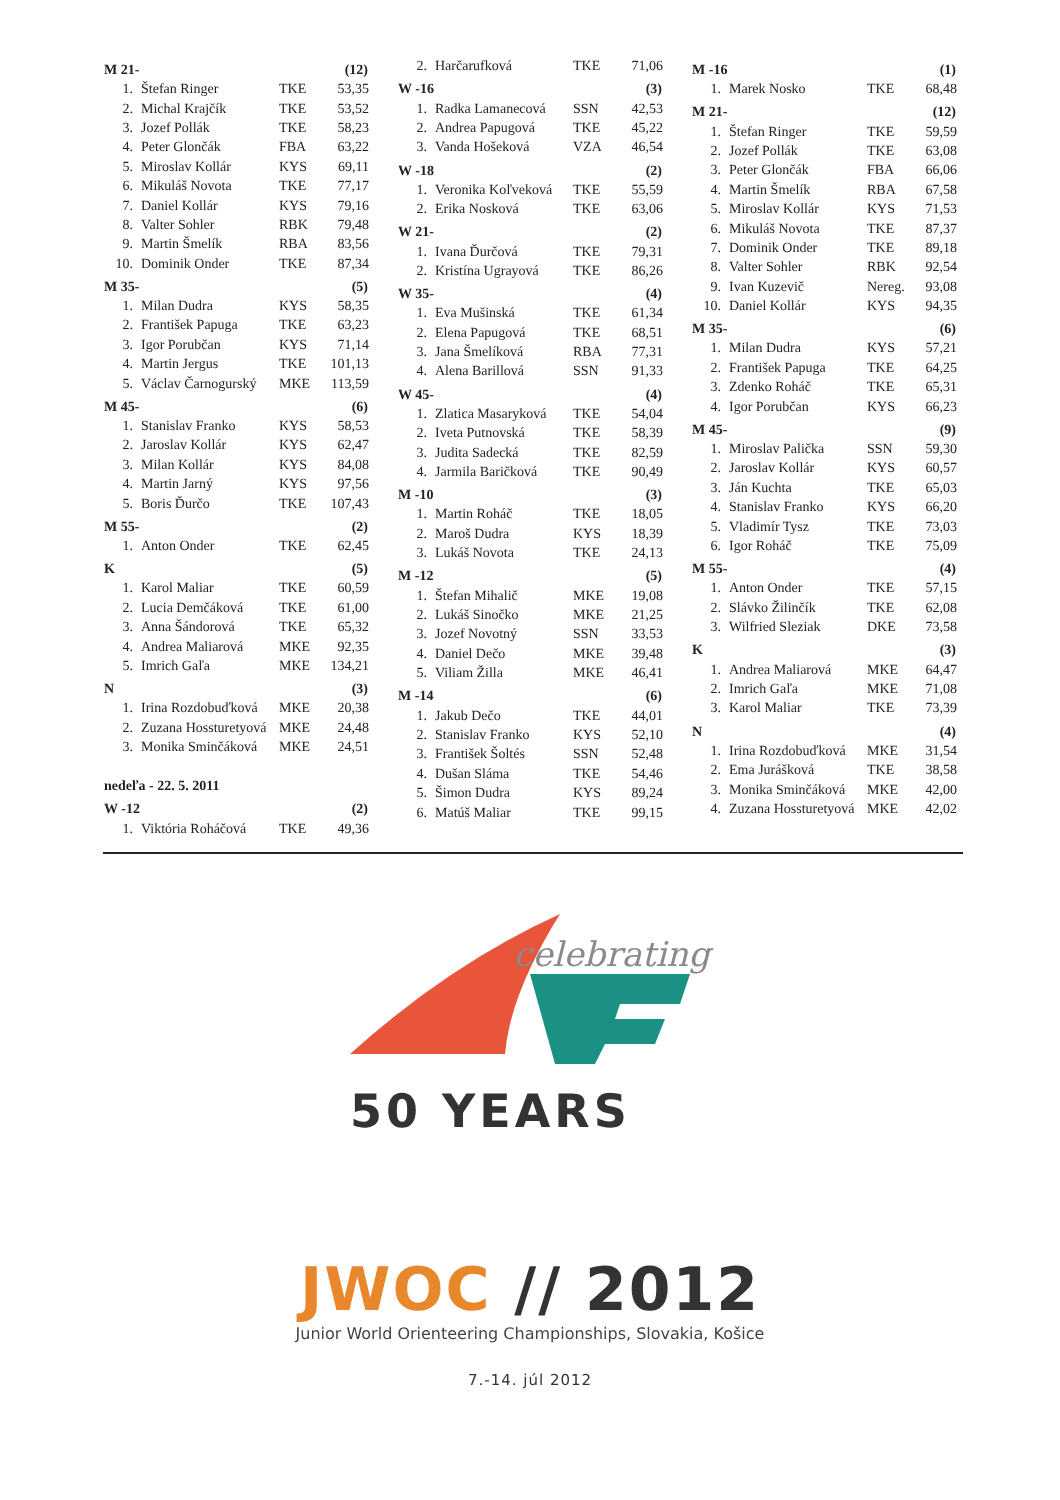| M 21- | | | (12) |
| --- | --- | --- | --- |
| 1. | Štefan Ringer | TKE | 53,35 |
| 2. | Michal Krajčík | TKE | 53,52 |
| 3. | Jozef Pollák | TKE | 58,23 |
| 4. | Peter Glončák | FBA | 63,22 |
| 5. | Miroslav Kollár | KYS | 69,11 |
| 6. | Mikuláš Novota | TKE | 77,17 |
| 7. | Daniel Kollár | KYS | 79,16 |
| 8. | Valter Sohler | RBK | 79,48 |
| 9. | Martin Šmelík | RBA | 83,56 |
| 10. | Dominik Onder | TKE | 87,34 |
| M 35- | | | (5) |
| 1. | Milan Dudra | KYS | 58,35 |
| 2. | František Papuga | TKE | 63,23 |
| 3. | Igor Porubčan | KYS | 71,14 |
| 4. | Martin Jergus | TKE | 101,13 |
| 5. | Václav Čarnogurský | MKE | 113,59 |
| M 45- | | | (6) |
| 1. | Stanislav Franko | KYS | 58,53 |
| 2. | Jaroslav Kollár | KYS | 62,47 |
| 3. | Milan Kollár | KYS | 84,08 |
| 4. | Martin Jarný | KYS | 97,56 |
| 5. | Boris Ďurčo | TKE | 107,43 |
| M 55- | | | (2) |
| 1. | Anton Onder | TKE | 62,45 |
| K | | | (5) |
| 1. | Karol Maliar | TKE | 60,59 |
| 2. | Lucia Demčáková | TKE | 61,00 |
| 3. | Anna Šándorová | TKE | 65,32 |
| 4. | Andrea Maliarová | MKE | 92,35 |
| 5. | Imrich Gaľa | MKE | 134,21 |
| N | | | (3) |
| 1. | Irina Rozdobuďková | MKE | 20,38 |
| 2. | Zuzana Hossturetyová | MKE | 24,48 |
| 3. | Monika Sminčáková | MKE | 24,51 |
| nedeľa - 22. 5. 2011 | | | |
| W -12 | | | (2) |
| 1. | Viktória Roháčová | TKE | 49,36 |
| 2. | Harčarufková | TKE | 71,06 |
| W -16 | | | (3) |
| 1. | Radka Lamanecová | SSN | 42,53 |
| 2. | Andrea Papugová | TKE | 45,22 |
| 3. | Vanda Hošeková | VZA | 46,54 |
| W -18 | | | (2) |
| 1. | Veronika Koľveková | TKE | 55,59 |
| 2. | Erika Nosková | TKE | 63,06 |
| W 21- | | | (2) |
| 1. | Ivana Ďurčová | TKE | 79,31 |
| 2. | Kristína Ugrayová | TKE | 86,26 |
| W 35- | | | (4) |
| 1. | Eva Mušinská | TKE | 61,34 |
| 2. | Elena Papugová | TKE | 68,51 |
| 3. | Jana Šmelíková | RBA | 77,31 |
| 4. | Alena Barillová | SSN | 91,33 |
| W 45- | | | (4) |
| 1. | Zlatica Masaryková | TKE | 54,04 |
| 2. | Iveta Putnovská | TKE | 58,39 |
| 3. | Judita Sadecká | TKE | 82,59 |
| 4. | Jarmila Baričková | TKE | 90,49 |
| M -10 | | | (3) |
| 1. | Martin Roháč | TKE | 18,05 |
| 2. | Maroš Dudra | KYS | 18,39 |
| 3. | Lukáš Novota | TKE | 24,13 |
| M -12 | | | (5) |
| 1. | Štefan Mihalič | MKE | 19,08 |
| 2. | Lukáš Sinočko | MKE | 21,25 |
| 3. | Jozef Novotný | SSN | 33,53 |
| 4. | Daniel Dečo | MKE | 39,48 |
| 5. | Viliam Žilla | MKE | 46,41 |
| M -14 | | | (6) |
| 1. | Jakub Dečo | TKE | 44,01 |
| 2. | Stanislav Franko | KYS | 52,10 |
| 3. | František Šoltés | SSN | 52,48 |
| 4. | Dušan Sláma | TKE | 54,46 |
| 5. | Šimon Dudra | KYS | 89,24 |
| 6. | Matúš Maliar | TKE | 99,15 |
| M -16 | | | (1) |
| --- | --- | --- | --- |
| 1. | Marek Nosko | TKE | 68,48 |
| M 21- | | | (12) |
| 1. | Štefan Ringer | TKE | 59,59 |
| 2. | Jozef Pollák | TKE | 63,08 |
| 3. | Peter Glončák | FBA | 66,06 |
| 4. | Martin Šmelík | RBA | 67,58 |
| 5. | Miroslav Kollár | KYS | 71,53 |
| 6. | Mikuláš Novota | TKE | 87,37 |
| 7. | Dominik Onder | TKE | 89,18 |
| 8. | Valter Sohler | RBK | 92,54 |
| 9. | Ivan Kuzevič | Nereg. | 93,08 |
| 10. | Daniel Kollár | KYS | 94,35 |
| M 35- | | | (6) |
| 1. | Milan Dudra | KYS | 57,21 |
| 2. | František Papuga | TKE | 64,25 |
| 3. | Zdenko Roháč | TKE | 65,31 |
| 4. | Igor Porubčan | KYS | 66,23 |
| M 45- | | | (9) |
| 1. | Miroslav Palička | SSN | 59,30 |
| 2. | Jaroslav Kollár | KYS | 60,57 |
| 3. | Ján Kuchta | TKE | 65,03 |
| 4. | Stanislav Franko | KYS | 66,20 |
| 5. | Vladimír Tysz | TKE | 73,03 |
| 6. | Igor Roháč | TKE | 75,09 |
| M 55- | | | (4) |
| 1. | Anton Onder | TKE | 57,15 |
| 2. | Slávko Žilinčík | TKE | 62,08 |
| 3. | Wilfried Sleziak | DKE | 73,58 |
| K | | | (3) |
| 1. | Andrea Maliarová | MKE | 64,47 |
| 2. | Imrich Gaľa | MKE | 71,08 |
| 3. | Karol Maliar | TKE | 73,39 |
| N | | | (4) |
| 1. | Irina Rozdobuďková | MKE | 31,54 |
| 2. | Ema Jurášková | TKE | 38,58 |
| 3. | Monika Sminčáková | MKE | 42,00 |
| 4. | Zuzana Hossturetyová | MKE | 42,02 |
celebrating
50 YEARS
JWOC // 2012
Junior World Orienteering Championships, Slovakia, Košice
7.-14. júl 2012